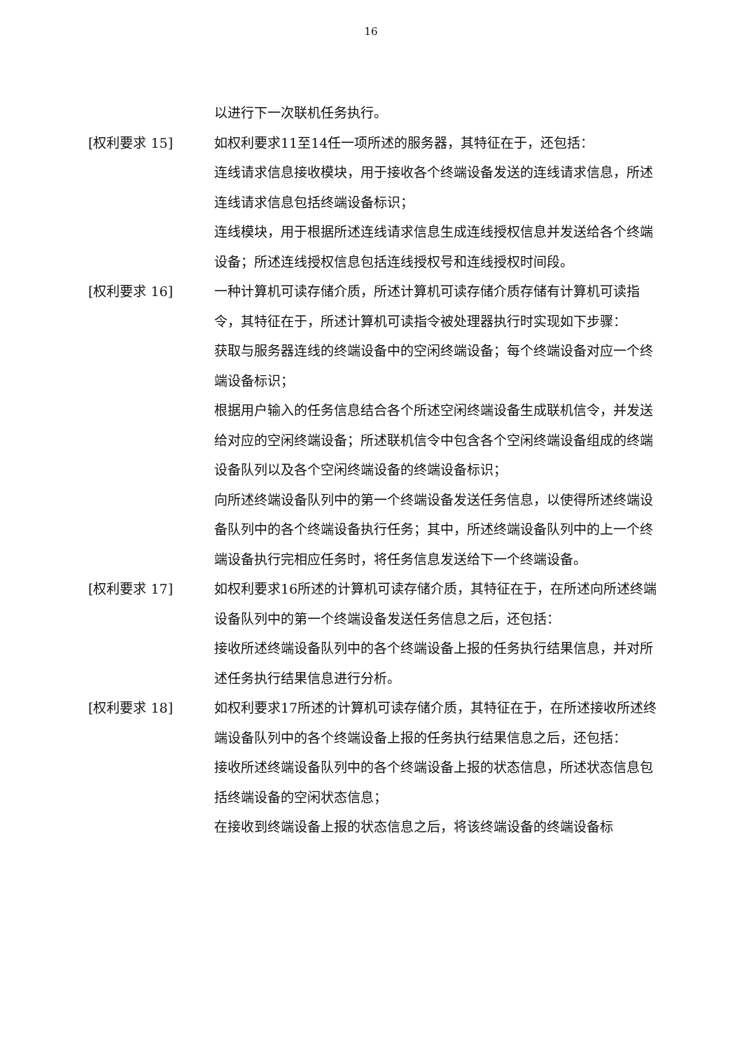16
以进行下一次联机任务执行。
[权利要求 15] 如权利要求11至14任一项所述的服务器，其特征在于，还包括：
连线请求信息接收模块，用于接收各个终端设备发送的连线请求信息，所述连线请求信息包括终端设备标识；
连线模块，用于根据所述连线请求信息生成连线授权信息并发送给各个终端设备；所述连线授权信息包括连线授权号和连线授权时间段。
[权利要求 16] 一种计算机可读存储介质，所述计算机可读存储介质存储有计算机可读指令，其特征在于，所述计算机可读指令被处理器执行时实现如下步骤：
获取与服务器连线的终端设备中的空闲终端设备；每个终端设备对应一个终端设备标识；
根据用户输入的任务信息结合各个所述空闲终端设备生成联机信令，并发送给对应的空闲终端设备；所述联机信令中包含各个空闲终端设备组成的终端设备队列以及各个空闲终端设备的终端设备标识；
向所述终端设备队列中的第一个终端设备发送任务信息，以使得所述终端设备队列中的各个终端设备执行任务；其中，所述终端设备队列中的上一个终端设备执行完相应任务时，将任务信息发送给下一个终端设备。
[权利要求 17] 如权利要求16所述的计算机可读存储介质，其特征在于，在所述向所述终端设备队列中的第一个终端设备发送任务信息之后，还包括：
接收所述终端设备队列中的各个终端设备上报的任务执行结果信息，并对所述任务执行结果信息进行分析。
[权利要求 18] 如权利要求17所述的计算机可读存储介质，其特征在于，在所述接收所述终端设备队列中的各个终端设备上报的任务执行结果信息之后，还包括：
接收所述终端设备队列中的各个终端设备上报的状态信息，所述状态信息包括终端设备的空闲状态信息；
在接收到终端设备上报的状态信息之后，将该终端设备的终端设备标